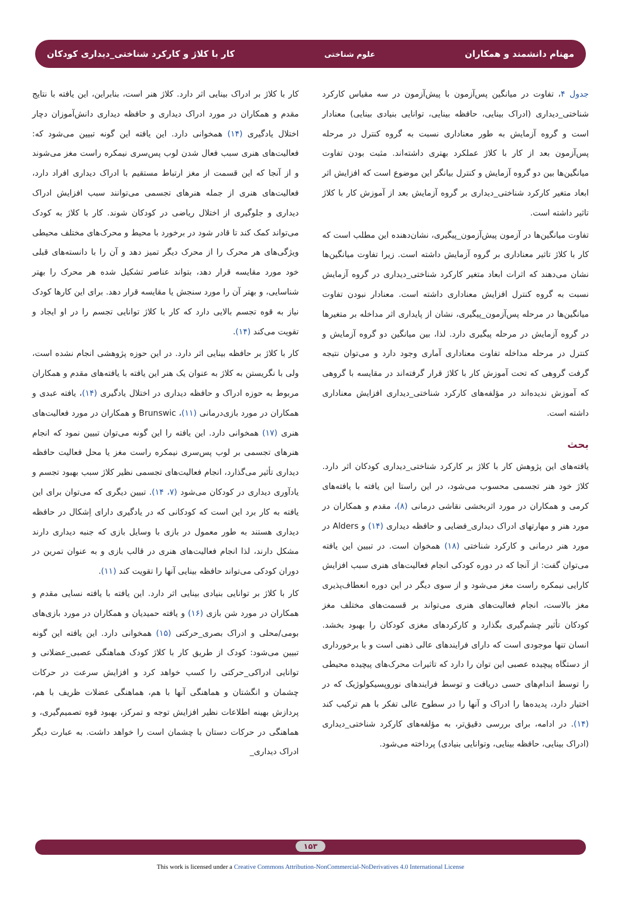مهنام دانشمند و همکاران علوم شناختی کار با کلاژ و کارکرد شناختی_دیداری کودکان
جدول ۴، تفاوت در میانگین پس‌آزمون با پیش‌آزمون در سه مقیاس کارکرد شناختی_دیداری (ادراک بینایی، حافظه بینایی، توانایی بنیادی بینایی) معنادار است و گروه آزمایش به طور معناداری نسبت به گروه کنترل در مرحله پس‌آزمون بعد از کار با کلاژ عملکرد بهتری داشته‌اند. مثبت بودن تفاوت میانگین‌ها بین دو گروه آزمایش و کنترل بیانگر این موضوع است که افزایش اثر ابعاد متغیر کارکرد شناختی_دیداری بر گروه آزمایش بعد از آموزش کار با کلاژ تاثیر داشته است.
تفاوت میانگین‌ها در آزمون پیش‌آزمون_پیگیری، نشان‌دهنده این مطلب است که کار با کلاژ تاثیر معناداری بر گروه آزمایش داشته است. زیرا تفاوت میانگین‌ها نشان می‌دهند که اثرات ابعاد متغیر کارکرد شناختی_دیداری در گروه آزمایش نسبت به گروه کنترل افزایش معناداری داشته است. معنادار نبودن تفاوت میانگین‌ها در مرحله پس‌آزمون_پیگیری، نشان از پایداری اثر مداخله بر متغیرها در گروه آزمایش در مرحله پیگیری دارد. لذا، بین میانگین دو گروه آزمایش و کنترل در مرحله مداخله تفاوت معناداری آماری وجود دارد و می‌توان نتیجه گرفت گروهی که تحت آموزش کار با کلاژ قرار گرفته‌اند در مقایسه با گروهی که آموزش ندیده‌اند در مؤلفه‌های کارکرد شناختی_دیداری افزایش معناداری داشته است.
بحث
یافته‌های این پژوهش کار با کلاژ بر کارکرد شناختی_دیداری کودکان اثر دارد. کلاژ خود هنر تجسمی محسوب می‌شود، در این راستا این یافته با یافته‌های کرمی و همکاران در مورد اثربخشی نقاشی درمانی (۸)، مقدم و همکاران در مورد هنر و مهارتهای ادراک دیداری_فضایی و حافظه دیداری (۱۴) و Alders در مورد هنر درمانی و کارکرد شناختی (۱۸) همخوان است. در تبیین این یافته می‌توان گفت: از آنجا که در دوره کودکی انجام فعالیت‌های هنری سبب افزایش کارایی نیمکره راست مغز می‌شود و از سوی دیگر در این دوره انعطاف‌پذیری مغز بالاست، انجام فعالیت‌های هنری می‌تواند بر قسمت‌های مختلف مغز کودکان تأثیر چشم‌گیری بگذارد و کارکردهای مغزی کودکان را بهبود بخشد. انسان تنها موجودی است که دارای فرایندهای عالی ذهنی است و با برخورداری از دستگاه پیچیده عصبی این توان را دارد که تاثیرات محرک‌های پیچیده محیطی را توسط اندام‌های حسی دریافت و توسط فرایندهای نوروپسیکولوژیک که در اختیار دارد، پدیده‌ها را ادراک و آنها را در سطوح عالی تفکر با هم ترکیب کند (۱۴). در ادامه، برای بررسی دقیق‌تر، به مؤلفه‌های کارکرد شناختی_دیداری (ادراک بینایی، حافظه بینایی، وتوانایی بنیادی) پرداخته می‌شود.
کار با کلاژ بر ادراک بینایی اثر دارد. کلاژ هنر است، بنابراین، این یافته با نتایج مقدم و همکاران در مورد ادراک دیداری و حافظه دیداری دانش‌آموزان دچار اختلال یادگیری (۱۴) همخوانی دارد. این یافته این گونه تبیین می‌شود که: فعالیت‌های هنری سبب فعال شدن لوب پس‌سری نیمکره راست مغز می‌شوند و از آنجا که این قسمت از مغز ارتباط مستقیم با ادراک دیداری افراد دارد، فعالیت‌های هنری از جمله هنرهای تجسمی می‌توانند سبب افزایش ادراک دیداری و جلوگیری از اختلال ریاضی در کودکان شوند. کار با کلاژ به کودک می‌تواند کمک کند تا قادر شود در برخورد با محیط و محرک‌های مختلف محیطی ویژگی‌های هر محرک را از محرک دیگر تمیز دهد و آن را با دانسته‌های قبلی خود مورد مقایسه قرار دهد، بتواند عناصر تشکیل شده هر محرک را بهتر شناسایی، و بهتر آن را مورد سنجش یا مقایسه قرار دهد. برای این کارها کودک نیاز به قوه تجسم بالایی دارد که کار با کلاژ توانایی تجسم را در او ایجاد و تقویت می‌کند (۱۴).
کار با کلاژ بر حافظه بینایی اثر دارد. در این حوزه پژوهشی انجام نشده است، ولی با نگریستن به کلاژ به عنوان یک هنر این یافته با یافته‌های مقدم و همکاران مربوط به حوزه ادراک و حافظه دیداری در اختلال یادگیری (۱۴)، یافته عبدی و همکاران در مورد بازی‌درمانی (۱۱)، Brunswic و همکاران در مورد فعالیت‌های هنری (۱۷) همخوانی دارد. این یافته را این گونه می‌توان تبیین نمود که انجام هنرهای تجسمی بر لوب پس‌سری نیمکره راست مغز یا محل فعالیت حافظه دیداری تأثیر می‌گذارد، انجام فعالیت‌های تجسمی نظیر کلاژ سبب بهبود تجسم و یادآوری دیداری در کودکان می‌شود (۷، ۱۴). تبیین دیگری که می‌توان برای این یافته به کار برد این است که کودکانی که در یادگیری دارای اِشکال در حافظه دیداری هستند به طور معمول در بازی با وسایل بازی که جنبه دیداری دارند مشکل دارند، لذا انجام فعالیت‌های هنری در قالب بازی و به عنوان تمرین در دوران کودکی می‌تواند حافظه بینایی آنها را تقویت کند (۱۱).
کار با کلاژ بر توانایی بنیادی بینایی اثر دارد. این یافته با یافته نسایی مقدم و همکاران در مورد شن بازی (۱۶) و یافته حمیدیان و همکاران در مورد بازی‌های بومی/محلی و ادراک بصری_حرکتی (۱۵) همخوانی دارد. این یافته این گونه تبیین می‌شود: کودک از طریق کار با کلاژ کودک هماهنگی عصبی_عضلانی و توانایی ادراکی_حرکتی را کسب خواهد کرد و افزایش سرعت در حرکات چشمان و انگشتان و هماهنگی آنها با هم، هماهنگی عضلات ظریف با هم، پردازش بهینه اطلاعات نظیر افزایش توجه و تمرکز، بهبود قوه تصمیم‌گیری، و هماهنگی در حرکات دستان با چشمان است را خواهد داشت. به عبارت دیگر ادراک دیداری_
۱۵۳
This work is licensed under a Creative Commons Attribution-NonCommercial-NoDerivatives 4.0 International License